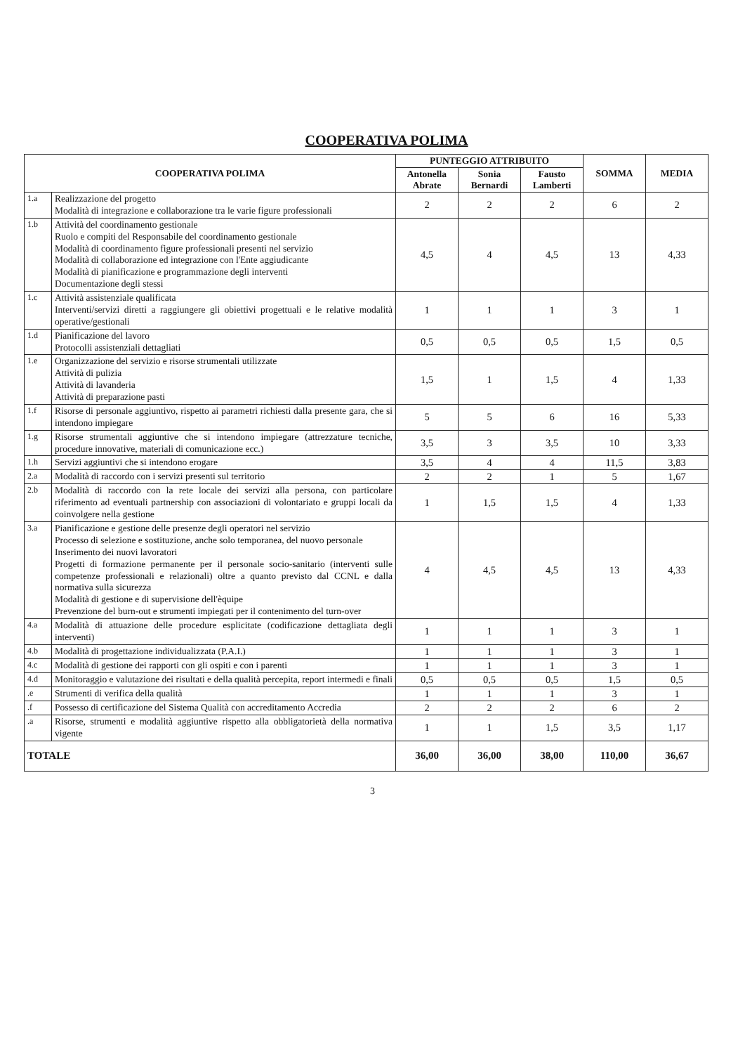COOPERATIVA POLIMA
| COOPERATIVA POLIMA | | PUNTEGGIO ATTRIBUITO | | | SOMMA | MEDIA |
| --- | --- | --- | --- | --- | --- | --- |
| | | Antonella Abrate | Sonia Bernardi | Fausto Lamberti | | |
| 1.a | Realizzazione del progetto Modalità di integrazione e collaborazione tra le varie figure professionali | 2 | 2 | 2 | 6 | 2 |
| 1.b | Attività del coordinamento gestionale Ruolo e compiti del Responsabile del coordinamento gestionale Modalità di coordinamento figure professionali presenti nel servizio Modalità di collaborazione ed integrazione con l'Ente aggiudicante Modalità di pianificazione e programmazione degli interventi Documentazione degli stessi | 4,5 | 4 | 4,5 | 13 | 4,33 |
| 1.c | Attività assistenziale qualificata Interventi/servizi diretti a raggiungere gli obiettivi progettuali e le relative modalità operative/gestionali | 1 | 1 | 1 | 3 | 1 |
| 1.d | Pianificazione del lavoro Protocolli assistenziali dettagliati | 0,5 | 0,5 | 0,5 | 1,5 | 0,5 |
| 1.e | Organizzazione del servizio e risorse strumentali utilizzate Attività di pulizia Attività di lavanderia Attività di preparazione pasti | 1,5 | 1 | 1,5 | 4 | 1,33 |
| 1.f | Risorse di personale aggiuntivo, rispetto ai parametri richiesti dalla presente gara, che si intendono impiegare | 5 | 5 | 6 | 16 | 5,33 |
| 1.g | Risorse strumentali aggiuntive che si intendono impiegare (attrezzature tecniche, procedure innovative, materiali di comunicazione ecc.) | 3,5 | 3 | 3,5 | 10 | 3,33 |
| 1.h | Servizi aggiuntivi che si intendono erogare | 3,5 | 4 | 4 | 11,5 | 3,83 |
| 2.a | Modalità di raccordo con i servizi presenti sul territorio | 2 | 2 | 1 | 5 | 1,67 |
| 2.b | Modalità di raccordo con la rete locale dei servizi alla persona, con particolare riferimento ad eventuali partnership con associazioni di volontariato e gruppi locali da coinvolgere nella gestione | 1 | 1,5 | 1,5 | 4 | 1,33 |
| 3.a | Pianificazione e gestione delle presenze degli operatori nel servizio Processo di selezione e sostituzione, anche solo temporanea, del nuovo personale Inserimento dei nuovi lavoratori Progetti di formazione permanente per il personale socio-sanitario (interventi sulle competenze professionali e relazionali) oltre a quanto previsto dal CCNL e dalla normativa sulla sicurezza Modalità di gestione e di supervisione dell'èquipe Prevenzione del burn-out e strumenti impiegati per il contenimento del turn-over | 4 | 4,5 | 4,5 | 13 | 4,33 |
| 4.a | Modalità di attuazione delle procedure esplicitate (codificazione dettagliata degli interventi) | 1 | 1 | 1 | 3 | 1 |
| 4.b | Modalità di progettazione individualizzata (P.A.I.) | 1 | 1 | 1 | 3 | 1 |
| 4.c | Modalità di gestione dei rapporti con gli ospiti e con i parenti | 1 | 1 | 1 | 3 | 1 |
| 4.d | Monitoraggio e valutazione dei risultati e della qualità percepita, report intermedi e finali | 0,5 | 0,5 | 0,5 | 1,5 | 0,5 |
| .e | Strumenti di verifica della qualità | 1 | 1 | 1 | 3 | 1 |
| .f | Possesso di certificazione del Sistema Qualità con accreditamento Accredia | 2 | 2 | 2 | 6 | 2 |
| .a | Risorse, strumenti e modalità aggiuntive rispetto alla obbligatorietà della normativa vigente | 1 | 1 | 1,5 | 3,5 | 1,17 |
| TOTALE | | 36,00 | 36,00 | 38,00 | 110,00 | 36,67 |
3